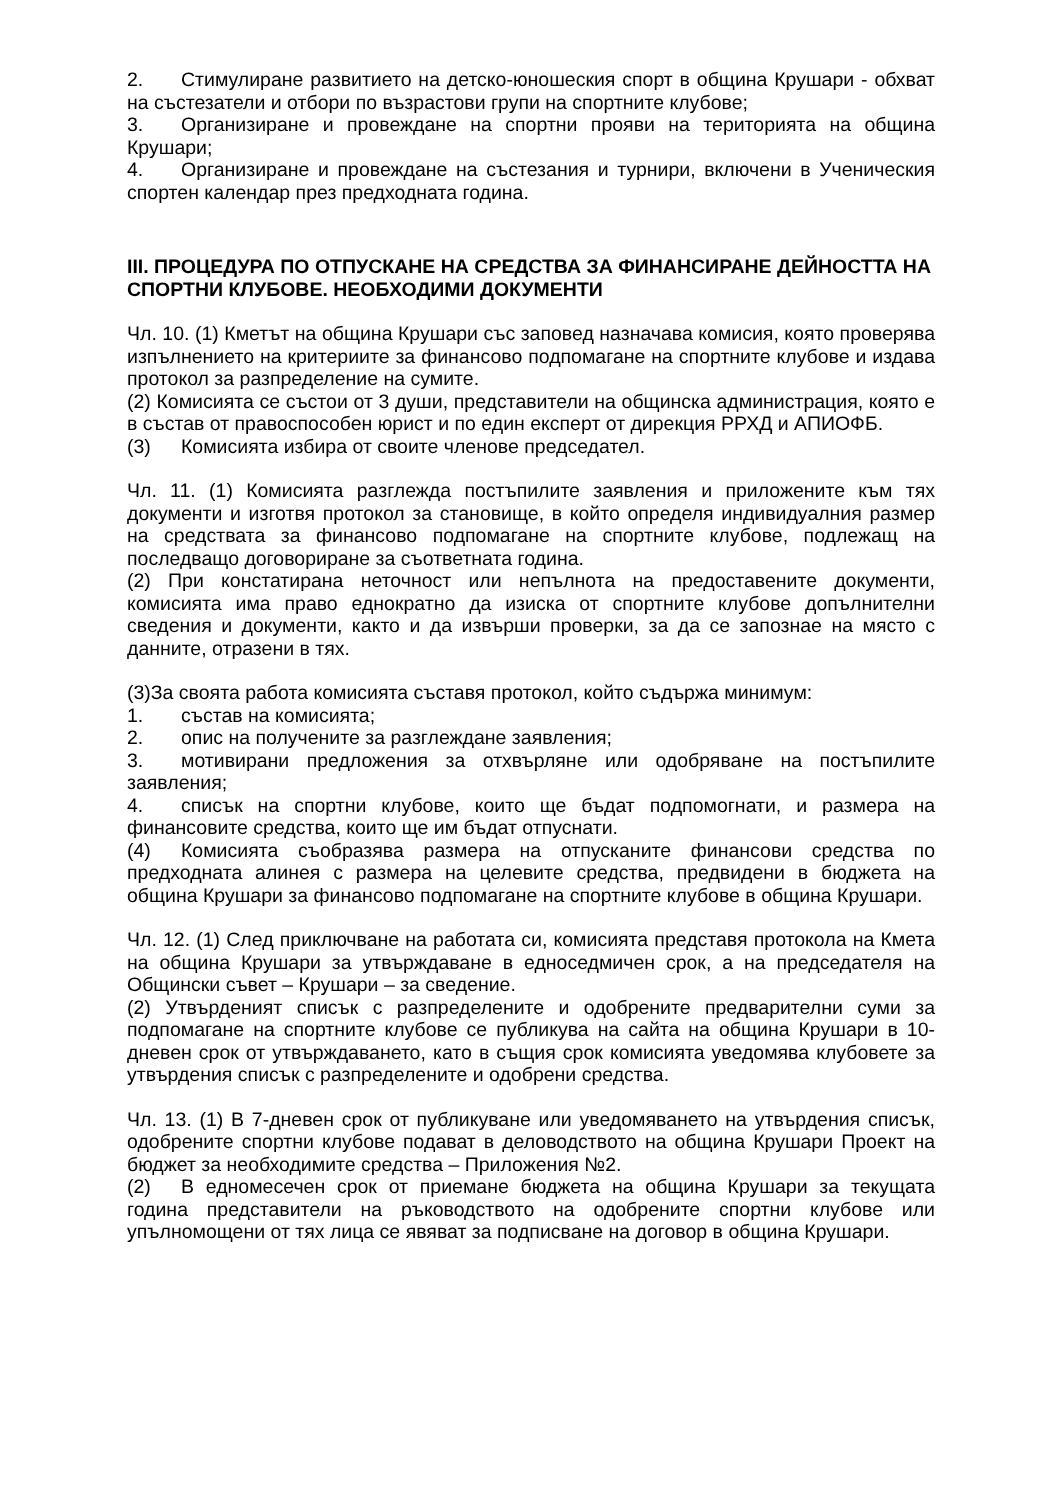2. Стимулиране развитието на детско-юношеския спорт в община Крушари - обхват на състезатели и отбори по възрастови групи на спортните клубове;
3. Организиране и провеждане на спортни прояви на територията на община Крушари;
4. Организиране и провеждане на състезания и турнири, включени в Ученическия спортен календар през предходната година.
III. ПРОЦЕДУРА ПО ОТПУСКАНЕ НА СРЕДСТВА ЗА ФИНАНСИРАНЕ ДЕЙНОСТТА НА СПОРТНИ КЛУБОВЕ. НЕОБХОДИМИ ДОКУМЕНТИ
Чл. 10. (1) Кметът на община Крушари със заповед назначава комисия, която проверява изпълнението на критериите за финансово подпомагане на спортните клубове и издава протокол за разпределение на сумите.
(2) Комисията се състои от 3 души, представители на общинска администрация, която е в състав от правоспособен юрист и по един експерт от дирекция РРХД и АПИОФБ.
(3) Комисията избира от своите членове председател.
Чл. 11. (1) Комисията разглежда постъпилите заявления и приложените към тях документи и изготвя протокол за становище, в който определя индивидуалния размер на средствата за финансово подпомагане на спортните клубове, подлежащ на последващо договориране за съответната година.
(2) При констатирана неточност или непълнота на предоставените документи, комисията има право еднократно да изиска от спортните клубове допълнителни сведения и документи, както и да извърши проверки, за да се запознае на място с данните, отразени в тях.
(3)За своята работа комисията съставя протокол, който съдържа минимум:
1. състав на комисията;
2. опис на получените за разглеждане заявления;
3. мотивирани предложения за отхвърляне или одобряване на постъпилите заявления;
4. списък на спортни клубове, които ще бъдат подпомогнати, и размера на финансовите средства, които ще им бъдат отпуснати.
(4) Комисията съобразява размера на отпусканите финансови средства по предходната алинея с размера на целевите средства, предвидени в бюджета на община Крушари за финансово подпомагане на спортните клубове в община Крушари.
Чл. 12. (1) След приключване на работата си, комисията представя протокола на Кмета на община Крушари за утвърждаване в едноседмичен срок, а на председателя на Общински съвет – Крушари – за сведение.
(2) Утвърденият списък с разпределените и одобрените предварителни суми за подпомагане на спортните клубове се публикува на сайта на община Крушари в 10-дневен срок от утвърждаването, като в същия срок комисията уведомява клубовете за утвърдения списък с разпределените и одобрени средства.
Чл. 13. (1) В 7-дневен срок от публикуване или уведомяването на утвърдения списък, одобрените спортни клубове подават в деловодството на община Крушари Проект на бюджет за необходимите средства – Приложения №2.
(2) В едномесечен срок от приемане бюджета на община Крушари за текущата година представители на ръководството на одобрените спортни клубове или упълномощени от тях лица се явяват за подписване на договор в община Крушари.